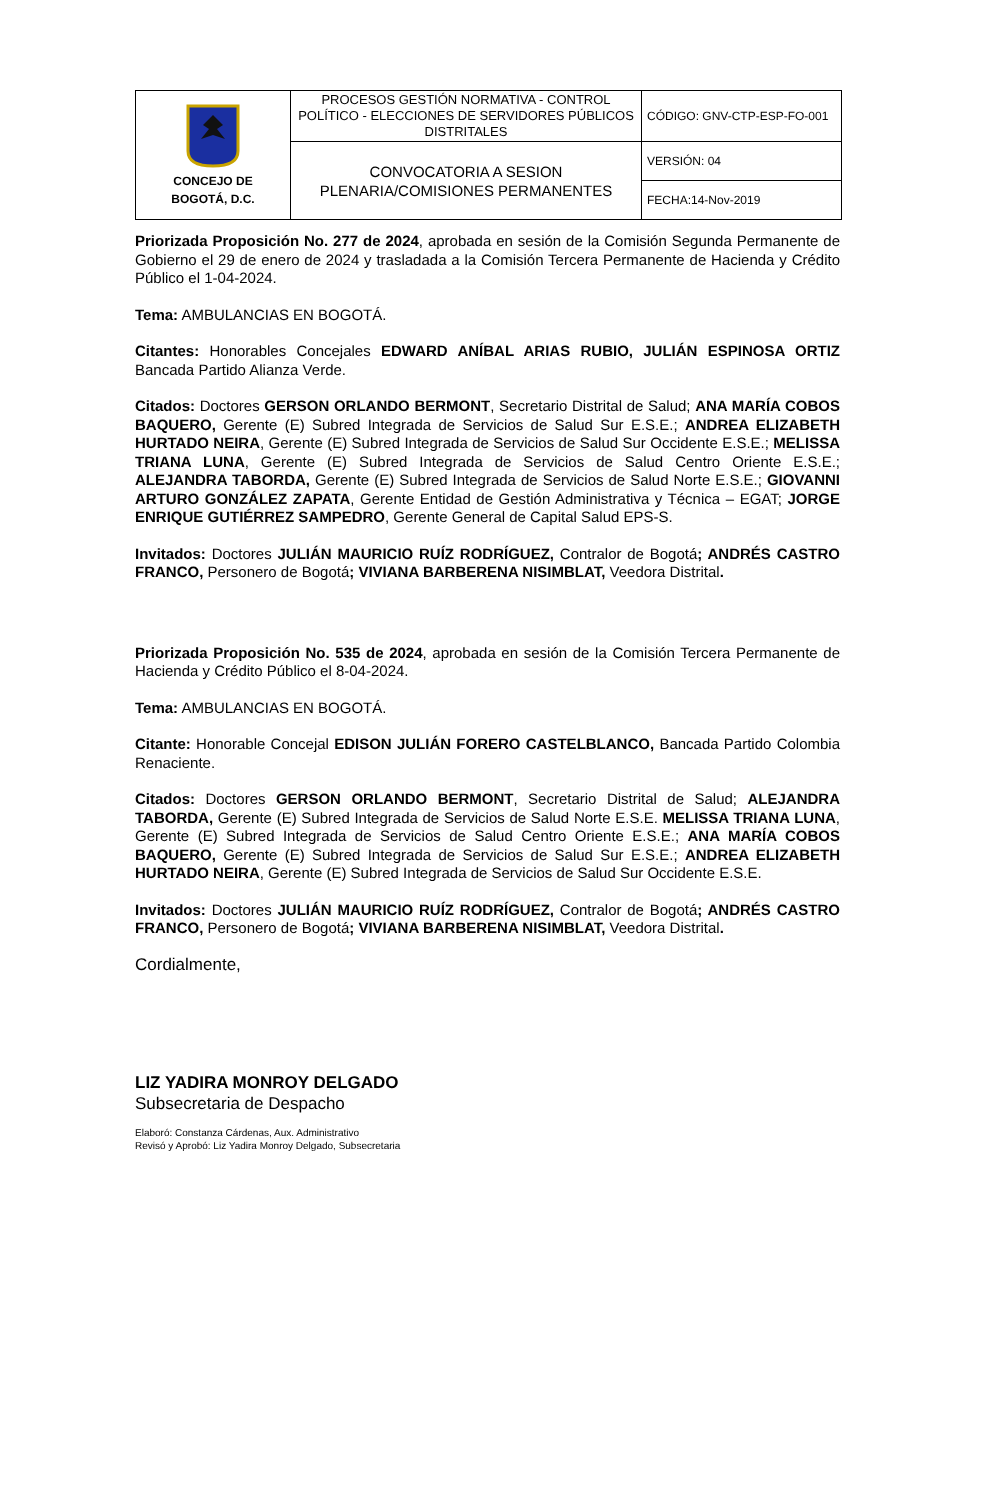| CONCEJO DE BOGOTÁ, D.C. | PROCESOS GESTIÓN NORMATIVA - CONTROL POLÍTICO - ELECCIONES DE SERVIDORES PÚBLICOS DISTRITALES | CÓDIGO: GNV-CTP-ESP-FO-001 |
| | CONVOCATORIA A SESION PLENARIA/COMISIONES PERMANENTES | VERSIÓN: 04 |
| | | FECHA:14-Nov-2019 |
Priorizada Proposición No. 277 de 2024, aprobada en sesión de la Comisión Segunda Permanente de Gobierno el 29 de enero de 2024 y trasladada a la Comisión Tercera Permanente de Hacienda y Crédito Público el 1-04-2024.
Tema: AMBULANCIAS EN BOGOTÁ.
Citantes: Honorables Concejales EDWARD ANÍBAL ARIAS RUBIO, JULIÁN ESPINOSA ORTIZ Bancada Partido Alianza Verde.
Citados: Doctores GERSON ORLANDO BERMONT, Secretario Distrital de Salud; ANA MARÍA COBOS BAQUERO, Gerente (E) Subred Integrada de Servicios de Salud Sur E.S.E.; ANDREA ELIZABETH HURTADO NEIRA, Gerente (E) Subred Integrada de Servicios de Salud Sur Occidente E.S.E.; MELISSA TRIANA LUNA, Gerente (E) Subred Integrada de Servicios de Salud Centro Oriente E.S.E.; ALEJANDRA TABORDA, Gerente (E) Subred Integrada de Servicios de Salud Norte E.S.E.; GIOVANNI ARTURO GONZÁLEZ ZAPATA, Gerente Entidad de Gestión Administrativa y Técnica – EGAT; JORGE ENRIQUE GUTIÉRREZ SAMPEDRO, Gerente General de Capital Salud EPS-S.
Invitados: Doctores JULIÁN MAURICIO RUÍZ RODRÍGUEZ, Contralor de Bogotá; ANDRÉS CASTRO FRANCO, Personero de Bogotá; VIVIANA BARBERENA NISIMBLAT, Veedora Distrital.
Priorizada Proposición No. 535 de 2024, aprobada en sesión de la Comisión Tercera Permanente de Hacienda y Crédito Público el 8-04-2024.
Tema: AMBULANCIAS EN BOGOTÁ.
Citante: Honorable Concejal EDISON JULIÁN FORERO CASTELBLANCO, Bancada Partido Colombia Renaciente.
Citados: Doctores GERSON ORLANDO BERMONT, Secretario Distrital de Salud; ALEJANDRA TABORDA, Gerente (E) Subred Integrada de Servicios de Salud Norte E.S.E. MELISSA TRIANA LUNA, Gerente (E) Subred Integrada de Servicios de Salud Centro Oriente E.S.E.; ANA MARÍA COBOS BAQUERO, Gerente (E) Subred Integrada de Servicios de Salud Sur E.S.E.; ANDREA ELIZABETH HURTADO NEIRA, Gerente (E) Subred Integrada de Servicios de Salud Sur Occidente E.S.E.
Invitados: Doctores JULIÁN MAURICIO RUÍZ RODRÍGUEZ, Contralor de Bogotá; ANDRÉS CASTRO FRANCO, Personero de Bogotá; VIVIANA BARBERENA NISIMBLAT, Veedora Distrital.
Cordialmente,
LIZ YADIRA MONROY DELGADO
Subsecretaria de Despacho
Elaboró: Constanza Cárdenas, Aux. Administrativo
Revisó y Aprobó: Liz Yadira Monroy Delgado, Subsecretaria